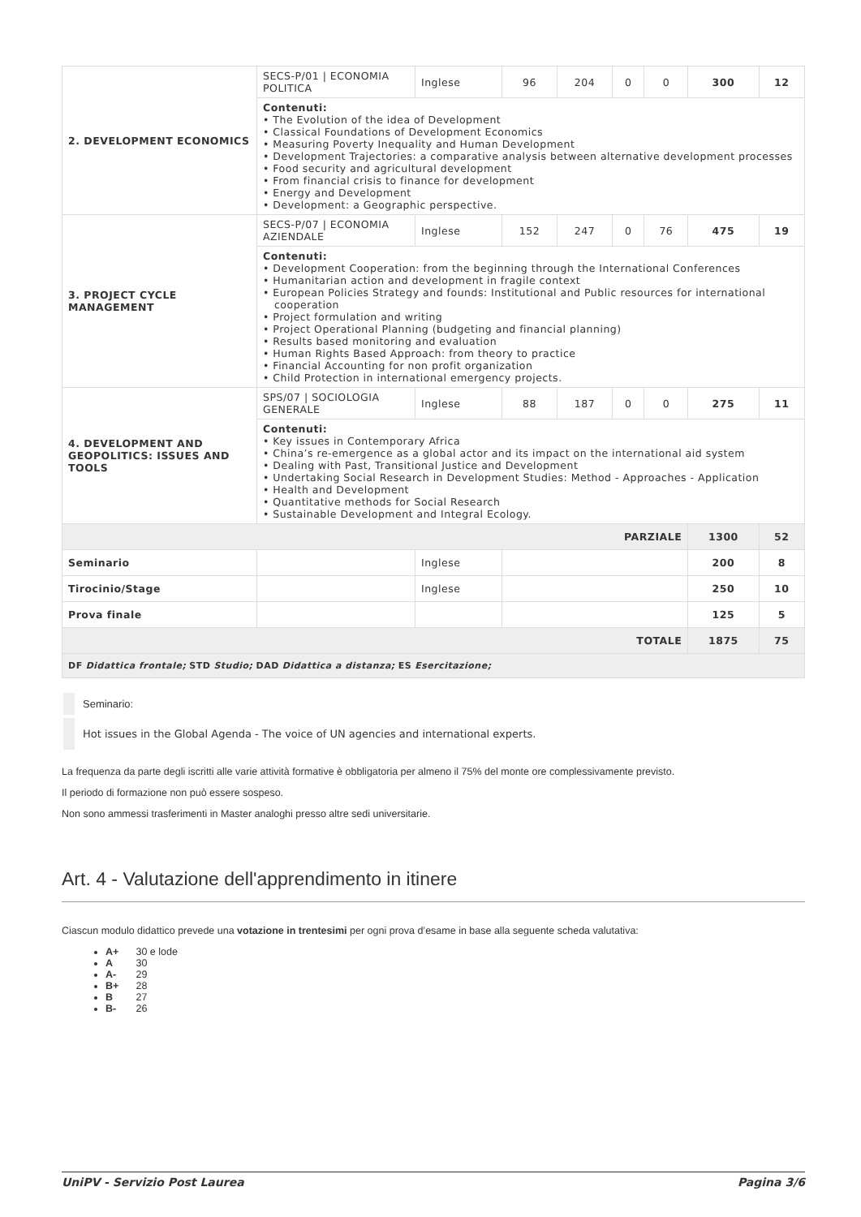| 2. DEVELOPMENT ECONOMICS | SECS-P/01 / ECONOMIA POLITICA | Inglese | 96 | 204 | 0 | 0 | 300 | 12 |
| | Contenuti: • The Evolution of the idea of Development • Classical Foundations of Development Economics • Measuring Poverty Inequality and Human Development • Development Trajectories: a comparative analysis between alternative development processes • Food security and agricultural development • From financial crisis to finance for development • Energy and Development • Development: a Geographic perspective. | | | | | | | |
| 3. PROJECT CYCLE MANAGEMENT | SECS-P/07 / ECONOMIA AZIENDALE | Inglese | 152 | 247 | 0 | 76 | 475 | 19 |
| | Contenuti: • Development Cooperation: from the beginning through the International Conferences • Humanitarian action and development in fragile context • European Policies Strategy and founds: Institutional and Public resources for international cooperation • Project formulation and writing • Project Operational Planning (budgeting and financial planning) • Results based monitoring and evaluation • Human Rights Based Approach: from theory to practice • Financial Accounting for non profit organization • Child Protection in international emergency projects. | | | | | | | |
| 4. DEVELOPMENT AND GEOPOLITICS: ISSUES AND TOOLS | SPS/07 / SOCIOLOGIA GENERALE | Inglese | 88 | 187 | 0 | 0 | 275 | 11 |
| | Contenuti: • Key issues in Contemporary Africa • China’s re-emergence as a global actor and its impact on the international aid system • Dealing with Past, Transitional Justice and Development • Undertaking Social Research in Development Studies: Method - Approaches - Application • Health and Development • Quantitative methods for Social Research • Sustainable Development and Integral Ecology. | | | | | | | |
| PARZIALE | | | | | | | 1300 | 52 |
| Seminario | | Inglese | | | | | 200 | 8 |
| Tirocinio/Stage | | Inglese | | | | | 250 | 10 |
| Prova finale | | | | | | | 125 | 5 |
| TOTALE | | | | | | | 1875 | 75 |
| DF Didattica frontale; STD Studio; DAD Didattica a distanza; ES Esercitazione; | | | | | | | | |
Seminario:
Hot issues in the Global Agenda - The voice of UN agencies and international experts.
La frequenza da parte degli iscritti alle varie attività formative è obbligatoria per almeno il 75% del monte ore complessivamente previsto.
Il periodo di formazione non può essere sospeso.
Non sono ammessi trasferimenti in Master analoghi presso altre sedi universitarie.
Art. 4 - Valutazione dell'apprendimento in itinere
Ciascun modulo didattico prevede una votazione in trentesimi per ogni prova d’esame in base alla seguente scheda valutativa:
A+ 30 e lode
A 30
A- 29
B+ 28
B 27
B- 26
UniPV - Servizio Post Laurea Pagina 3/6